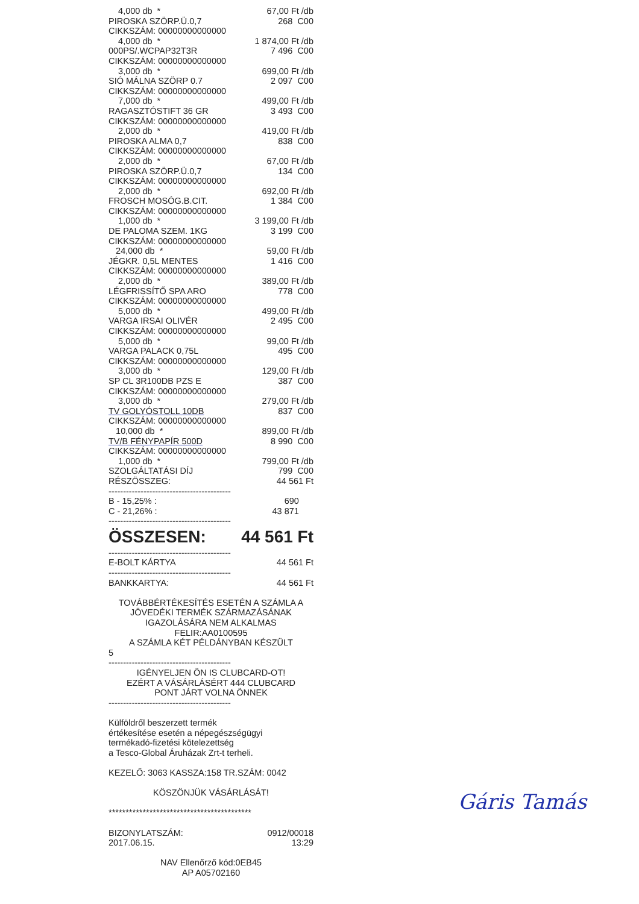4,000 db * 67,00 Ft /db
PIROSKA SZÖRP.Ü.0,7 268 C00
CIKKSZÁM: 00000000000000
4,000 db * 1 874,00 Ft /db
000PS/.WCPAP32T3R 7 496 C00
CIKKSZÁM: 00000000000000
3,000 db * 699,00 Ft /db
SIÓ MÁLNA SZÖRP 0.7 2 097 C00
CIKKSZÁM: 00000000000000
7,000 db * 499,00 Ft /db
RAGASZTÓSTIFT 36 GR 3 493 C00
CIKKSZÁM: 00000000000000
2,000 db * 419,00 Ft /db
PIROSKA ALMA 0,7 838 C00
CIKKSZÁM: 00000000000000
2,000 db * 67,00 Ft /db
PIROSKA SZÖRP.Ü.0,7 134 C00
CIKKSZÁM: 00000000000000
2,000 db * 692,00 Ft /db
FROSCH MOSÓG.B.CIT. 1 384 C00
CIKKSZÁM: 00000000000000
1,000 db * 3 199,00 Ft /db
DE PALOMA SZEM. 1KG 3 199 C00
CIKKSZÁM: 00000000000000
24,000 db * 59,00 Ft /db
JÉGKR. 0,5L MENTES 1 416 C00
CIKKSZÁM: 00000000000000
2,000 db * 389,00 Ft /db
LÉGFRISSÍTŐ SPA ARO 778 C00
CIKKSZÁM: 00000000000000
5,000 db * 499,00 Ft /db
VARGA IRSAI OLIVÉR 2 495 C00
CIKKSZÁM: 00000000000000
5,000 db * 99,00 Ft /db
VARGA PALACK 0,75L 495 C00
CIKKSZÁM: 00000000000000
3,000 db * 129,00 Ft /db
SP CL 3R100DB PZS E 387 C00
CIKKSZÁM: 00000000000000
3,000 db * 279,00 Ft /db
TV GOLYÓSTOLL 10DB 837 C00
CIKKSZÁM: 00000000000000
10,000 db * 899,00 Ft /db
TV/B FÉNYPAPÍR 500D 8 990 C00
CIKKSZÁM: 00000000000000
1,000 db * 799,00 Ft /db
SZOLGÁLTATÁSI DÍJ 799 C00
RÉSZÖSSZEG: 44 561 Ft
------------------------------------------
B - 15,25% : 690
C - 21,26% : 43 871
------------------------------------------
ÖSSZESEN: 44 561 Ft
------------------------------------------
E-BOLT KÁRTYA 44 561 Ft
------------------------------------------
BANKKARTYA: 44 561 Ft
TOVÁBBÉRTÉKESÍTÉS ESETÉN A SZÁMLA A
JÖVEDÉKI TERMÉK SZÁRMAZÁSÁNAK
IGAZOLÁSÁRA NEM ALKALMAS
FELIR:AA0100595
A SZÁMLA KÉT PÉLDÁNYBAN KÉSZÜLT
5
------------------------------------------
IGÉNYELJEN ÖN IS CLUBCARD-OT!
EZÉRT A VÁSÁRLÁSÉRT 444 CLUBCARD
PONT JÁRT VOLNA ÖNNEK
------------------------------------------
Külföldről beszerzett termék
értékesítése esetén a népegészségügyi
termékadó-fizetési kötelezettség
a Tesco-Global Áruházak Zrt-t terheli.
KEZELŐ: 3063 KASSZA:158 TR.SZÁM: 0042
KÖSZÖNJÜK VÁSÁRLÁSÁT!
******************************************
BIZONYLATSZÁM: 0912/00018
2017.06.15. 13:29
NAV Ellenőrző kód:0EB45
AP A05702160
Gáris Tamás